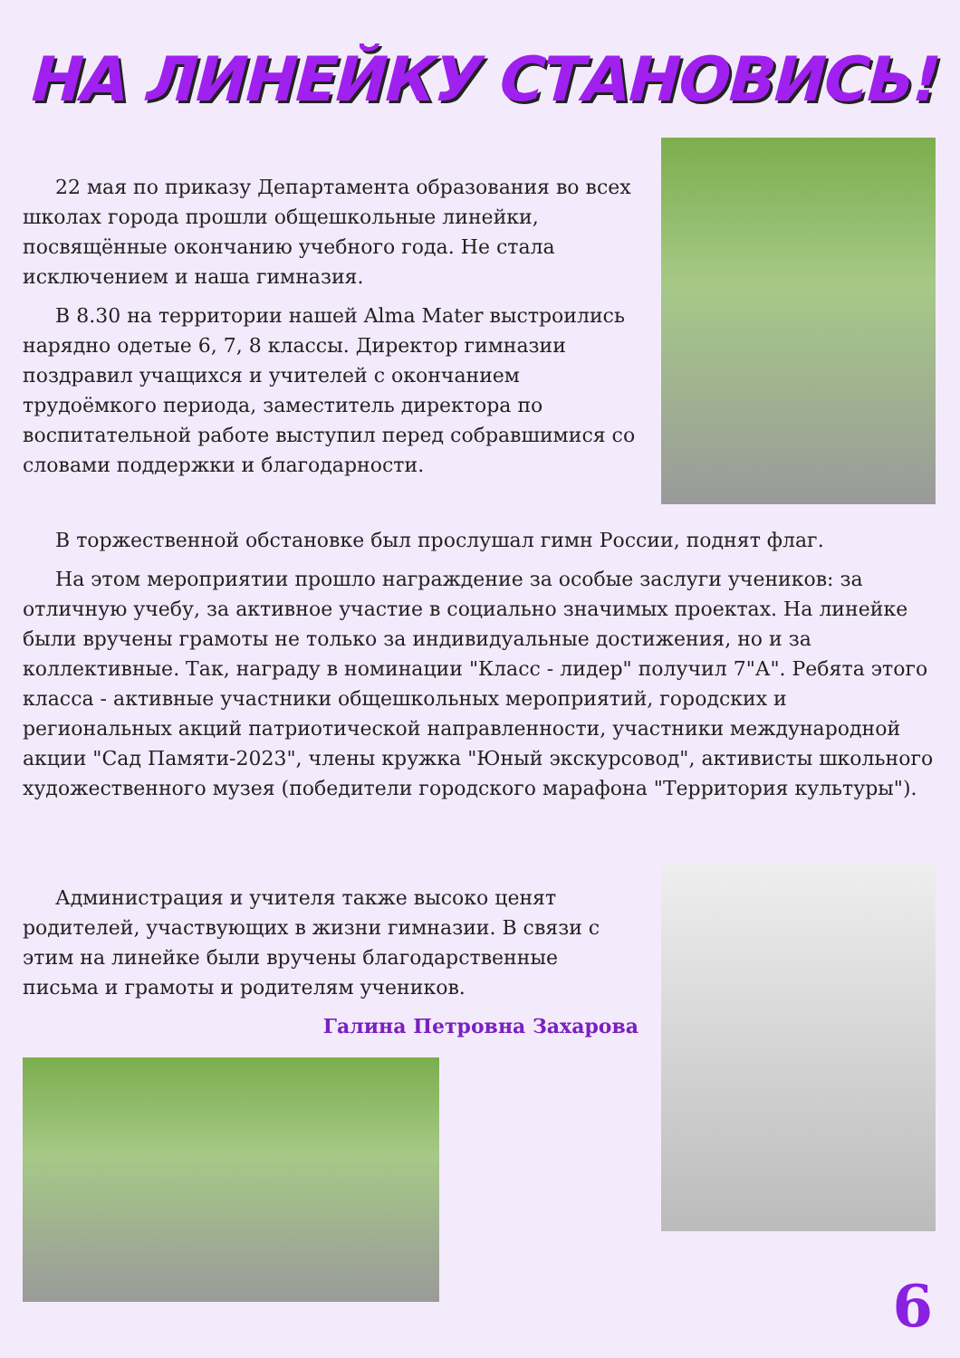НА ЛИНЕЙКУ СТАНОВИСЬ!
22 мая по приказу Департамента образования во всех школах города прошли общешкольные линейки, посвящённые окончанию учебного года. Не стала исключением и наша гимназия.
В 8.30 на территории нашей Alma Mater выстроились нарядно одетые 6, 7, 8 классы. Директор гимназии поздравил учащихся и учителей с окончанием трудоёмкого периода, заместитель директора по воспитательной работе выступил перед собравшимися со словами поддержки и благодарности.
В торжественной обстановке был прослушал гимн России, поднят флаг.
На этом мероприятии прошло награждение за особые заслуги учеников: за отличную учебу, за активное участие в социально значимых проектах. На линейке были вручены грамоты не только за индивидуальные достижения, но и за коллективные. Так, награду в номинации "Класс - лидер" получил 7"А". Ребята этого класса - активные участники общешкольных мероприятий, городских и региональных акций патриотической направленности, участники международной акции "Сад Памяти-2023", члены кружка "Юный экскурсовод", активисты школьного художественного музея (победители городского марафона "Территория культуры").
Администрация и учителя также высоко ценят родителей, участвующих в жизни гимназии. В связи с этим на линейке были вручены благодарственные письма и грамоты и родителям учеников.
Галина Петровна Захарова
6